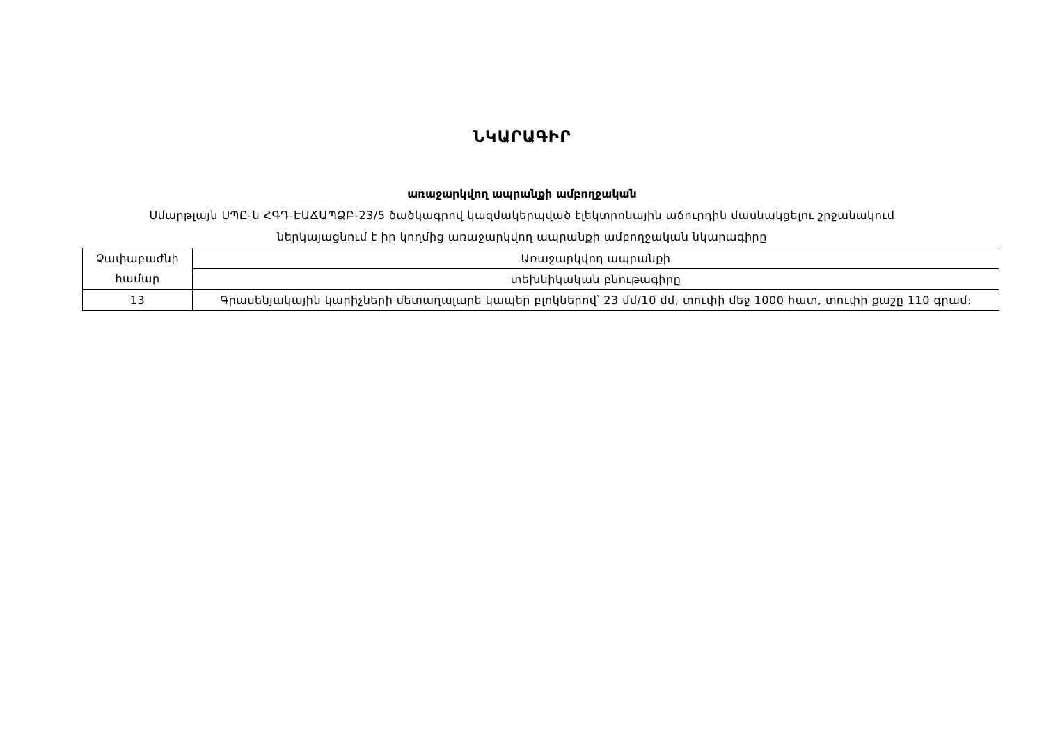ՆԿԱՐԱԳԻՐ
առաջարկվող ապրանքի ամբողջական
Սմարթլայն ՍՊԸ-ն ՀԳԴ-ԷԱՃԱՊՁԲ-23/5 ծածկագրով կազմակերպված էլեկտրոնային աճուրդին մասնակցելու շրջանակում
ներկայացնում է իր կողմից առաջարկվող ապրանքի ամբողջական նկարագիրը
| Չափաբաժնի համար | Առաջարկվող ապրանքի |
| --- | --- |
| | տեխնիկական բնութագիրը |
| 13 | Գրասենյակային կարիչների մետաղալարե կապեր բլոկներով՝ 23 մմ/10 մմ, տուփի մեջ 1000 հատ, տուփի քաշը 110 գրամ։ |